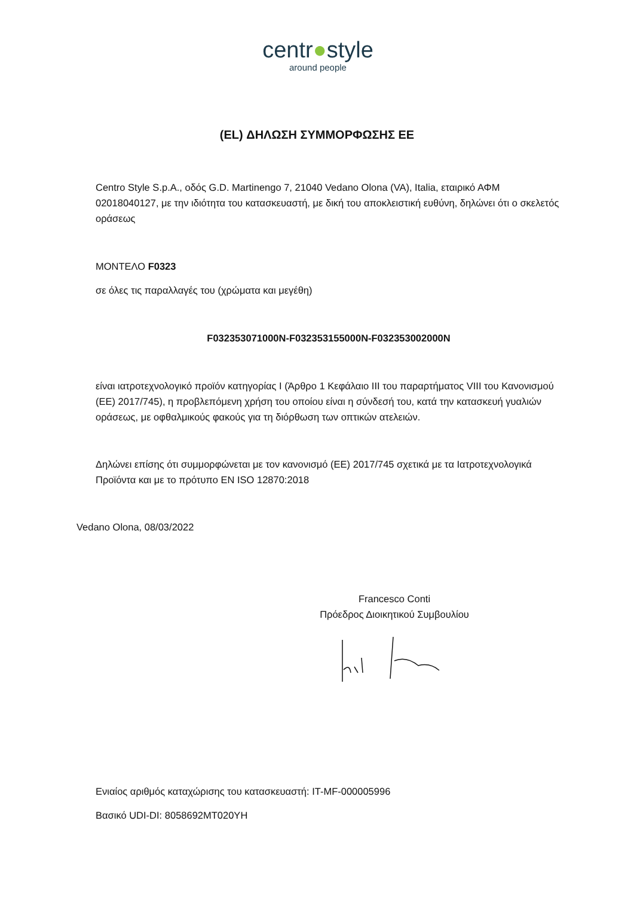centr●style
around people
(EL) ΔΗΛΩΣΗ ΣΥΜΜΟΡΦΩΣΗΣ ΕΕ
Centro Style S.p.A., οδός G.D. Martinengo 7, 21040 Vedano Olona (VA), Italia, εταιρικό ΑΦΜ 02018040127, με την ιδιότητα του κατασκευαστή, με δική του αποκλειστική ευθύνη, δηλώνει ότι ο σκελετός οράσεως
ΜΟΝΤΕΛΟ F0323
σε όλες τις παραλλαγές του (χρώματα και μεγέθη)
F032353071000N-F032353155000N-F032353002000N
είναι ιατροτεχνολογικό προϊόν κατηγορίας I (Άρθρο 1 Κεφάλαιο III του παραρτήματος VIII του Κανονισμού (ΕΕ) 2017/745), η προβλεπόμενη χρήση του οποίου είναι η σύνδεσή του, κατά την κατασκευή γυαλιών οράσεως, με οφθαλμικούς φακούς για τη διόρθωση των οπτικών ατελειών.
Δηλώνει επίσης ότι συμμορφώνεται με τον κανονισμό (ΕΕ) 2017/745 σχετικά με τα Ιατροτεχνολογικά Προϊόντα και με το πρότυπο EN ISO 12870:2018
Vedano Olona, 08/03/2022
Francesco Conti
Πρόεδρος Διοικητικού Συμβουλίου
Ενιαίος αριθμός καταχώρισης του κατασκευαστή: IT-MF-000005996
Βασικό UDI-DI: 8058692MT020YH